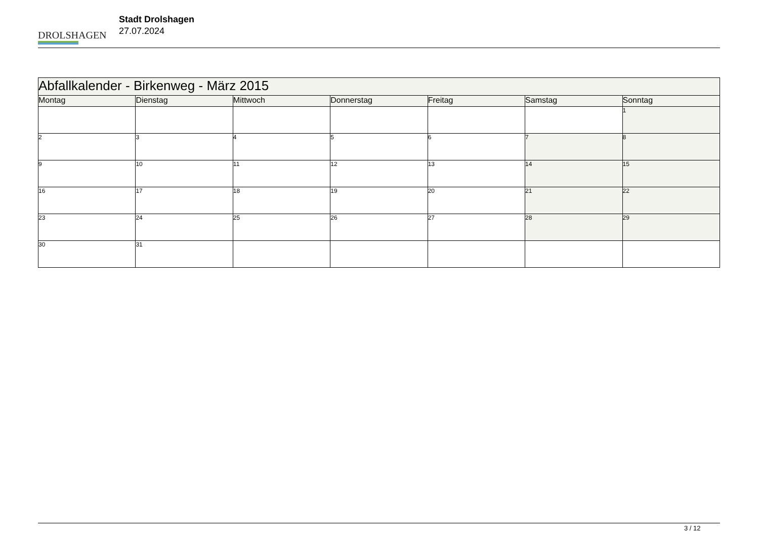DROLSHAGEN
Stadt Drolshagen
27.07.2024
| Abfallkalender - Birkenweg - März 2015 | | | | | | |
| Montag | Dienstag | Mittwoch | Donnerstag | Freitag | Samstag | Sonntag |
| | | | | | | 1 |
| 2 | 3 | 4 | 5 | 6 | 7 | 8 |
| 9 | 10 | 11 | 12 | 13 | 14 | 15 |
| 16 | 17 | 18 | 19 | 20 | 21 | 22 |
| 23 | 24 | 25 | 26 | 27 | 28 | 29 |
| 30 | 31 | | | | | |
3 / 12